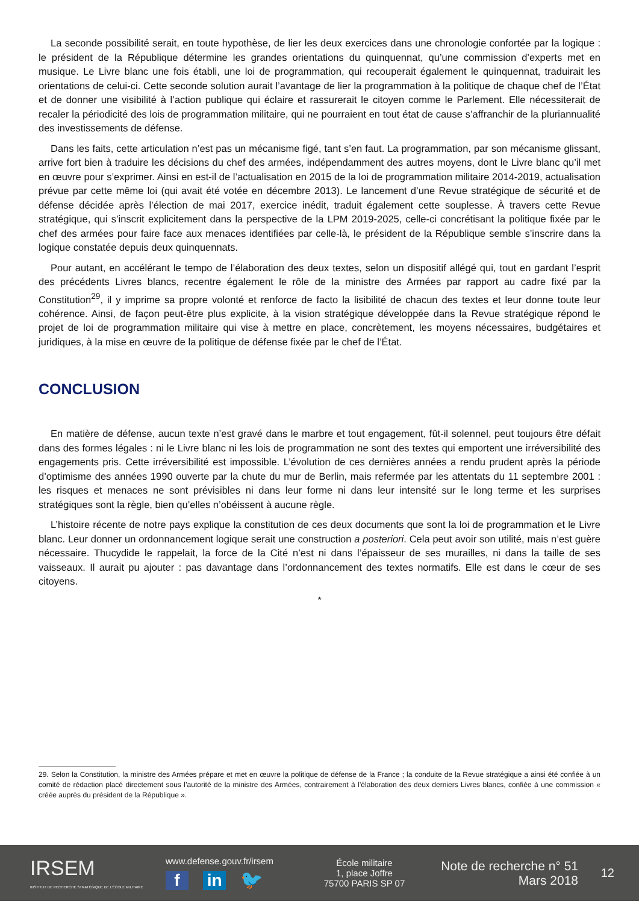La seconde possibilité serait, en toute hypothèse, de lier les deux exercices dans une chronologie confortée par la logique : le président de la République détermine les grandes orientations du quinquennat, qu’une commission d’experts met en musique. Le Livre blanc une fois établi, une loi de programmation, qui recouperait également le quinquennat, traduirait les orientations de celui-ci. Cette seconde solution aurait l’avantage de lier la programmation à la politique de chaque chef de l’État et de donner une visibilité à l’action publique qui éclaire et rassurerait le citoyen comme le Parlement. Elle nécessiterait de recaler la périodicité des lois de programmation militaire, qui ne pourraient en tout état de cause s’affranchir de la pluriannualité des investissements de défense.
Dans les faits, cette articulation n’est pas un mécanisme figé, tant s’en faut. La programmation, par son mécanisme glissant, arrive fort bien à traduire les décisions du chef des armées, indépendamment des autres moyens, dont le Livre blanc qu’il met en œuvre pour s’exprimer. Ainsi en est-il de l’actualisation en 2015 de la loi de programmation militaire 2014-2019, actualisation prévue par cette même loi (qui avait été votée en décembre 2013). Le lancement d’une Revue stratégique de sécurité et de défense décidée après l’élection de mai 2017, exercice inédit, traduit également cette souplesse. À travers cette Revue stratégique, qui s’inscrit explicitement dans la perspective de la LPM 2019-2025, celle-ci concrétisant la politique fixée par le chef des armées pour faire face aux menaces identifiées par celle-là, le président de la République semble s’inscrire dans la logique constatée depuis deux quinquennats.
Pour autant, en accélérant le tempo de l’élaboration des deux textes, selon un dispositif allégé qui, tout en gardant l’esprit des précédents Livres blancs, recentre également le rôle de la ministre des Armées par rapport au cadre fixé par la Constitution<sup>29</sup>, il y imprime sa propre volonté et renforce de facto la lisibilité de chacun des textes et leur donne toute leur cohérence. Ainsi, de façon peut-être plus explicite, à la vision stratégique développée dans la Revue stratégique répond le projet de loi de programmation militaire qui vise à mettre en place, concrètement, les moyens nécessaires, budgétaires et juridiques, à la mise en œuvre de la politique de défense fixée par le chef de l’État.
CONCLUSION
En matière de défense, aucun texte n’est gravé dans le marbre et tout engagement, fût-il solennel, peut toujours être défait dans des formes légales : ni le Livre blanc ni les lois de programmation ne sont des textes qui emportent une irréversibilité des engagements pris. Cette irréversibilité est impossible. L’évolution de ces dernières années a rendu prudent après la période d’optimisme des années 1990 ouverte par la chute du mur de Berlin, mais refermée par les attentats du 11 septembre 2001 : les risques et menaces ne sont prévisibles ni dans leur forme ni dans leur intensité sur le long terme et les surprises stratégiques sont la règle, bien qu’elles n’obéissent à aucune règle.
L’histoire récente de notre pays explique la constitution de ces deux documents que sont la loi de programmation et le Livre blanc. Leur donner un ordonnancement logique serait une construction a posteriori. Cela peut avoir son utilité, mais n’est guère nécessaire. Thucydide le rappelait, la force de la Cité n’est ni dans l’épaisseur de ses murailles, ni dans la taille de ses vaisseaux. Il aurait pu ajouter : pas davantage dans l’ordonnancement des textes normatifs. Elle est dans le cœur de ses citoyens.
*
29. Selon la Constitution, la ministre des Armées prépare et met en œuvre la politique de défense de la France ; la conduite de la Revue stratégique a ainsi été confiée à un comité de rédaction placé directement sous l’autorité de la ministre des Armées, contrairement à l’élaboration des deux derniers Livres blancs, confiée à une commission « créée auprès du président de la République ».
IRSEM
INSTITUT DE RECHERCHE STRATÉGIQUE DE L’ÉCOLE MILITAIRE
www.defense.gouv.fr/irsem
f in 🐦
École militaire
1, place Joffre
75700 PARIS SP 07
Note de recherche n° 51
Mars 2018
12